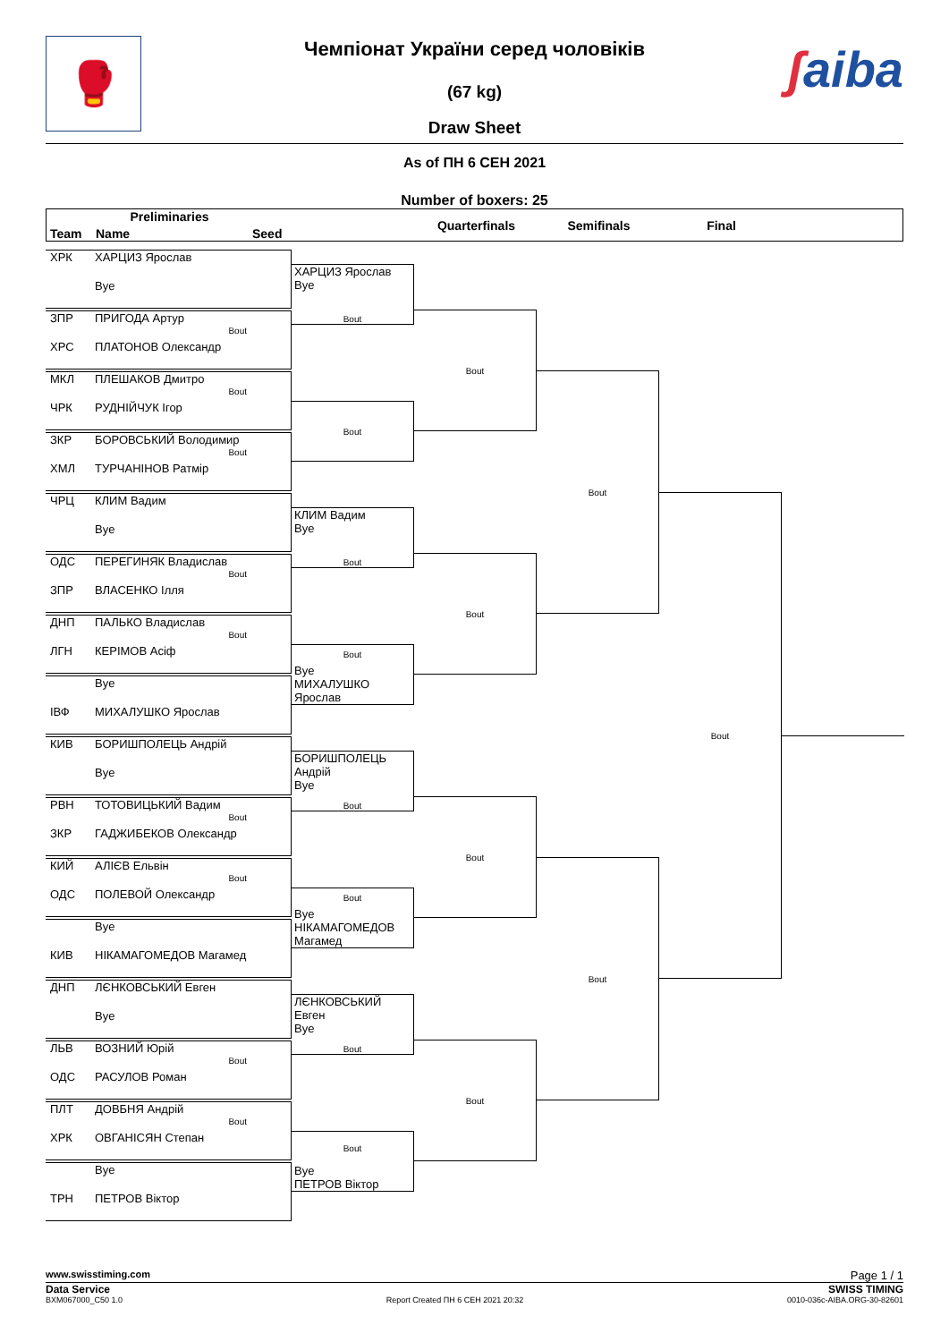🥊 ʃaiba
Чемпіонат України серед чоловіків
(67 kg)
Draw Sheet
As of ПН 6 СЕН 2021
Number of boxers: 25
Preliminaries
Team
Name
Seed
Quarterfinals
Semifinals
Final
ХРК
ХАРЦИЗ Ярослав
Bye
ХАРЦИЗ Ярослав
Bye
Bout
ЗПР
ПРИГОДА Артур
Bout
ХРС
ПЛАТОНОВ Олександр
Bout
МКЛ
ПЛЕШАКОВ Дмитро
Bout
ЧРК
РУДНІЙЧУК Ігор
Bout
ЗКР
БОРОВСЬКИЙ Володимир
Bout
ХМЛ
ТУРЧАНІНОВ Ратмір
Bout
ЧРЦ
КЛИМ Вадим
Bye
КЛИМ Вадим
Bye
Bout
ОДС
ПЕРЕГИНЯК Владислав
Bout
ЗПР
ВЛАСЕНКО Ілля
Bout
ДНП
ПАЛЬКО Владислав
Bout
ЛГН
КЕРІМОВ Асіф
Bout
Bye
МИХАЛУШКО Ярослав
Bye
ІВФ
МИХАЛУШКО Ярослав
Bout
КИВ
БОРИШПОЛЕЦЬ Андрій
Bye
БОРИШПОЛЕЦЬ Андрій
Bye
Bout
РВН
ТОТОВИЦЬКИЙ Вадим
Bout
ЗКР
ГАДЖИБЕКОВ Олександр
Bout
КИЙ
АЛІЄВ Ельвін
Bout
ОДС
ПОЛЕВОЙ Олександр
Bout
Bye
НІКАМАГОМЕДОВ Магамед
Bye
КИВ
НІКАМАГОМЕДОВ Магамед
Bout
ДНП
ЛЄНКОВСЬКИЙ Евген
Bye
ЛЄНКОВСЬКИЙ Евген
Bye
Bout
ЛЬВ
ВОЗНИЙ Юрій
Bout
ОДС
РАСУЛОВ Роман
Bout
ПЛТ
ДОВБНЯ Андрій
Bout
ХРК
ОВГАНІСЯН Степан
Bout
Bye
ПЕТРОВ Віктор
Bye
ТРН
ПЕТРОВ Віктор
www.swisstiming.com Page 1 / 1
Data Service SWISS TIMING
BXM067000_C50 1.0 Report Created ПН 6 СЕН 2021 20:32 0010-036c-AIBA.ORG-30-82601